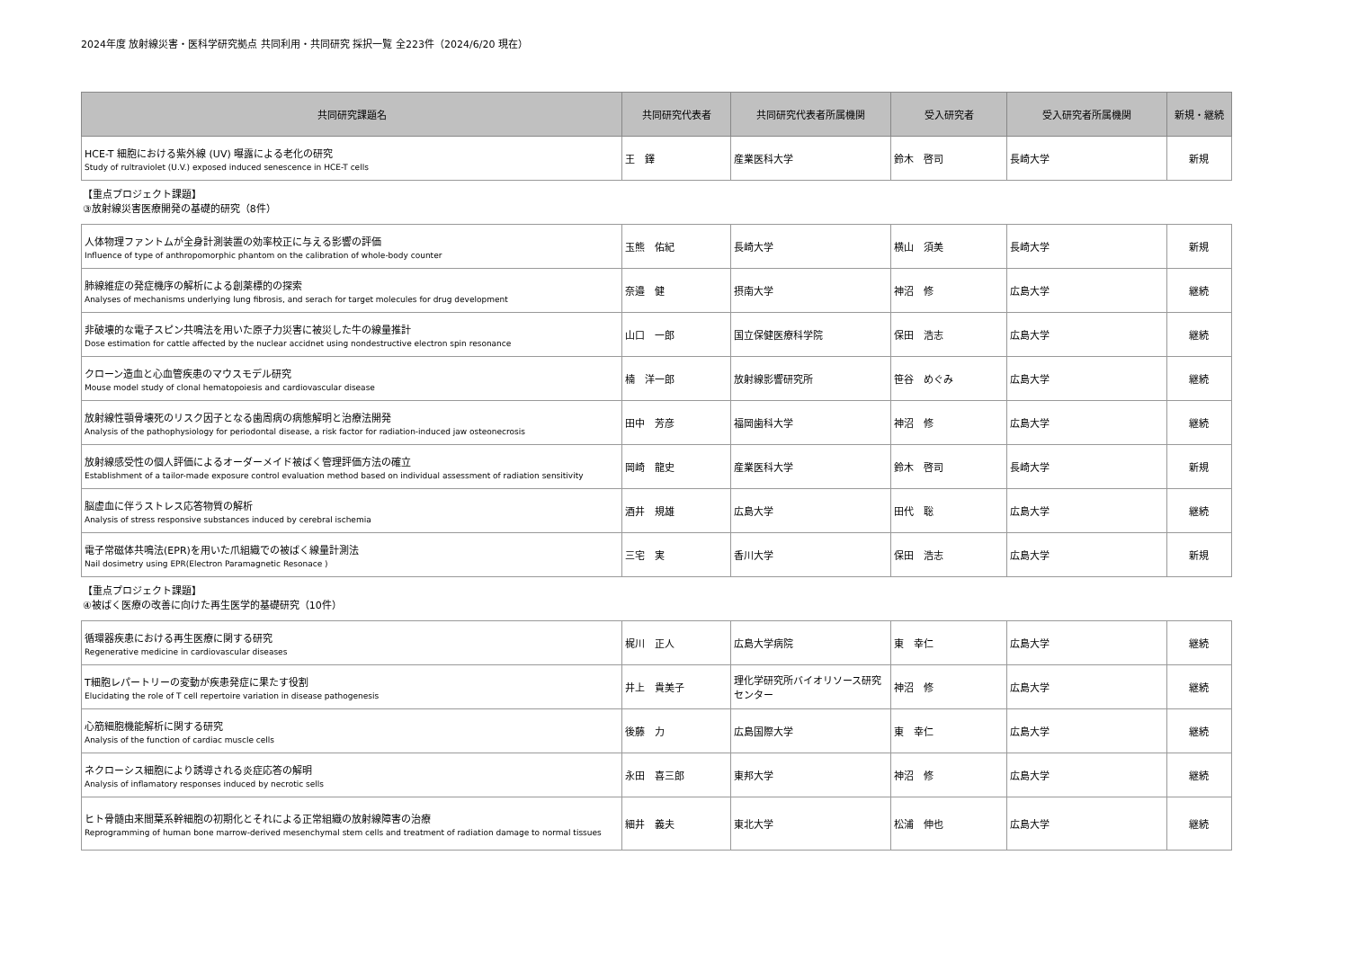2024年度 放射線災害・医科学研究拠点 共同利用・共同研究 採択一覧 全223件（2024/6/20 現在）
| 共同研究課題名 | 共同研究代表者 | 共同研究代表者所属機関 | 受入研究者 | 受入研究者所属機関 | 新規・継続 |
| --- | --- | --- | --- | --- | --- |
| HCE-T 細胞における紫外線 (UV) 曝露による老化の研究 Study of rultraviolet (U.V.) exposed induced senescence in HCE-T cells | 王 鐸 | 産業医科大学 | 鈴木 啓司 | 長崎大学 | 新規 |
【重点プロジェクト課題】
③放射線災害医療開発の基礎的研究（8件）
| 人体物理ファントムが全身計測装置の効率校正に与える影響の評価 Influence of type of anthropomorphic phantom on the calibration of whole-body counter | 玉熊 佑紀 | 長崎大学 | 横山 須美 | 長崎大学 | 新規 |
| 肺線維症の発症機序の解析による創薬標的の探索 Analyses of mechanisms underlying lung fibrosis, and serach for target molecules for drug development | 奈邉 健 | 摂南大学 | 神沼 修 | 広島大学 | 継続 |
| 非破壊的な電子スピン共鳴法を用いた原子力災害に被災した牛の線量推計 Dose estimation for cattle affected by the nuclear accidnet using nondestructive electron spin resonance | 山口 一郎 | 国立保健医療科学院 | 保田 浩志 | 広島大学 | 継続 |
| クローン造血と心血管疾患のマウスモデル研究 Mouse model study of clonal hematopoiesis and cardiovascular disease | 楠 洋一郎 | 放射線影響研究所 | 笹谷 めぐみ | 広島大学 | 継続 |
| 放射線性顎骨壊死のリスク因子となる歯周病の病態解明と治療法開発 Analysis of the pathophysiology for periodontal disease, a risk factor for radiation-induced jaw osteonecrosis | 田中 芳彦 | 福岡歯科大学 | 神沼 修 | 広島大学 | 継続 |
| 放射線感受性の個人評価によるオーダーメイド被ばく管理評価方法の確立 Establishment of a tailor-made exposure control evaluation method based on individual assessment of radiation sensitivity | 岡崎 龍史 | 産業医科大学 | 鈴木 啓司 | 長崎大学 | 新規 |
| 脳虚血に伴うストレス応答物質の解析 Analysis of stress responsive substances induced by cerebral ischemia | 酒井 規雄 | 広島大学 | 田代 聡 | 広島大学 | 継続 |
| 電子常磁体共鳴法(EPR)を用いた爪組織での被ばく線量計測法 Nail dosimetry using EPR(Electron Paramagnetic Resonace ) | 三宅 実 | 香川大学 | 保田 浩志 | 広島大学 | 新規 |
【重点プロジェクト課題】
④被ばく医療の改善に向けた再生医学的基礎研究（10件）
| 循環器疾患における再生医療に関する研究 Regenerative medicine in cardiovascular diseases | 梶川 正人 | 広島大学病院 | 東 幸仁 | 広島大学 | 継続 |
| T細胞レパートリーの変動が疾患発症に果たす役割 Elucidating the role of T cell repertoire variation in disease pathogenesis | 井上 貴美子 | 理化学研究所バイオリソース研究センター | 神沼 修 | 広島大学 | 継続 |
| 心筋細胞機能解析に関する研究 Analysis of the function of cardiac muscle cells | 後藤 力 | 広島国際大学 | 東 幸仁 | 広島大学 | 継続 |
| ネクローシス細胞により誘導される炎症応答の解明 Analysis of inflamatory responses induced by necrotic sells | 永田 喜三郎 | 東邦大学 | 神沼 修 | 広島大学 | 継続 |
| ヒト骨髄由来間葉系幹細胞の初期化とそれによる正常組織の放射線障害の治療 Reprogramming of human bone marrow-derived mesenchymal stem cells and treatment of radiation damage to normal tissues | 細井 義夫 | 東北大学 | 松浦 伸也 | 広島大学 | 継続 |